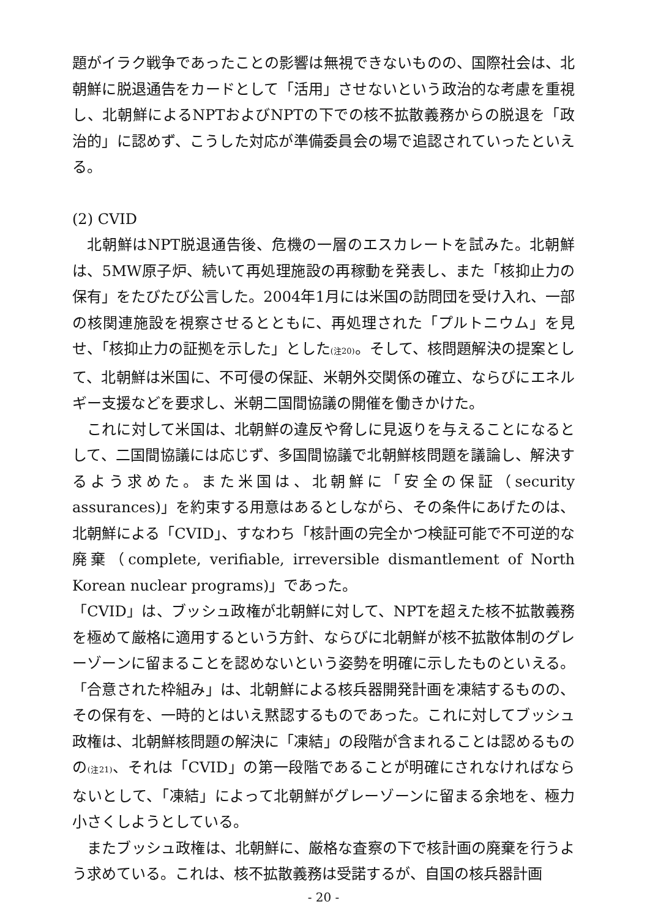題がイラク戦争であったことの影響は無視できないものの、国際社会は、北朝鮮に脱退通告をカードとして「活用」させないという政治的な考慮を重視し、北朝鮮によるNPTおよびNPTの下での核不拡散義務からの脱退を「政治的」に認めず、こうした対応が準備委員会の場で追認されていったといえる。
(2) CVID
北朝鮮はNPT脱退通告後、危機の一層のエスカレートを試みた。北朝鮮は、5MW原子炉、続いて再処理施設の再稼動を発表し、また「核抑止力の保有」をたびたび公言した。2004年1月には米国の訪問団を受け入れ、一部の核関連施設を視察させるとともに、再処理された「プルトニウム」を見せ、「核抑止力の証拠を示した」とした(注20)。そして、核問題解決の提案として、北朝鮮は米国に、不可侵の保証、米朝外交関係の確立、ならびにエネルギー支援などを要求し、米朝二国間協議の開催を働きかけた。
これに対して米国は、北朝鮮の違反や脅しに見返りを与えることになるとして、二国間協議には応じず、多国間協議で北朝鮮核問題を議論し、解決するよう求めた。また米国は、北朝鮮に「安全の保証（security assurances)」を約束する用意はあるとしながら、その条件にあげたのは、北朝鮮による「CVID」、すなわち「核計画の完全かつ検証可能で不可逆的な廃棄（complete, verifiable, irreversible dismantlement of North Korean nuclear programs)」であった。
「CVID」は、ブッシュ政権が北朝鮮に対して、NPTを超えた核不拡散義務を極めて厳格に適用するという方針、ならびに北朝鮮が核不拡散体制のグレーゾーンに留まることを認めないという姿勢を明確に示したものといえる。「合意された枠組み」は、北朝鮮による核兵器開発計画を凍結するものの、その保有を、一時的とはいえ黙認するものであった。これに対してブッシュ政権は、北朝鮮核問題の解決に「凍結」の段階が含まれることは認めるものの(注21)、それは「CVID」の第一段階であることが明確にされなければならないとして、「凍結」によって北朝鮮がグレーゾーンに留まる余地を、極力小さくしようとしている。
またブッシュ政権は、北朝鮮に、厳格な査察の下で核計画の廃棄を行うよう求めている。これは、核不拡散義務は受諾するが、自国の核兵器計画
- 20 -